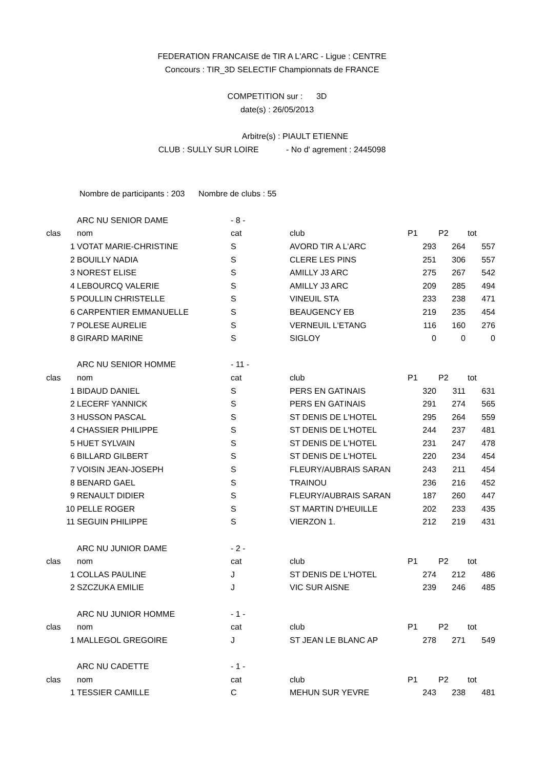FEDERATION FRANCAISE de TIR A L'ARC - Ligue : CENTRE
Concours : TIR_3D SELECTIF Championnats de FRANCE
COMPETITION sur : 3D
date(s) : 26/05/2013
Arbitre(s) : PIAULT ETIENNE
CLUB : SULLY SUR LOIRE - No d' agrement : 2445098
Nombre de participants : 203 Nombre de clubs : 55
| | ARC NU SENIOR DAME | - 8 - | | | | |
| clas | nom | cat | club | P1 | P2 | tot |
| 1 | VOTAT MARIE-CHRISTINE | S | AVORD TIR A L'ARC | 293 | 264 | 557 |
| 2 | BOUILLY NADIA | S | CLERE LES PINS | 251 | 306 | 557 |
| 3 | NOREST ELISE | S | AMILLY J3 ARC | 275 | 267 | 542 |
| 4 | LEBOURCQ VALERIE | S | AMILLY J3 ARC | 209 | 285 | 494 |
| 5 | POULLIN CHRISTELLE | S | VINEUIL STA | 233 | 238 | 471 |
| 6 | CARPENTIER EMMANUELLE | S | BEAUGENCY EB | 219 | 235 | 454 |
| 7 | POLESE AURELIE | S | VERNEUIL L'ETANG | 116 | 160 | 276 |
| 8 | GIRARD MARINE | S | SIGLOY | 0 | 0 | 0 |
| | ARC NU SENIOR HOMME | - 11 - | | | | |
| clas | nom | cat | club | P1 | P2 | tot |
| 1 | BIDAUD DANIEL | S | PERS EN GATINAIS | 320 | 311 | 631 |
| 2 | LECERF YANNICK | S | PERS EN GATINAIS | 291 | 274 | 565 |
| 3 | HUSSON PASCAL | S | ST DENIS DE L'HOTEL | 295 | 264 | 559 |
| 4 | CHASSIER PHILIPPE | S | ST DENIS DE L'HOTEL | 244 | 237 | 481 |
| 5 | HUET SYLVAIN | S | ST DENIS DE L'HOTEL | 231 | 247 | 478 |
| 6 | BILLARD GILBERT | S | ST DENIS DE L'HOTEL | 220 | 234 | 454 |
| 7 | VOISIN JEAN-JOSEPH | S | FLEURY/AUBRAIS SARAN | 243 | 211 | 454 |
| 8 | BENARD GAEL | S | TRAINOU | 236 | 216 | 452 |
| 9 | RENAULT DIDIER | S | FLEURY/AUBRAIS SARAN | 187 | 260 | 447 |
| 10 | PELLE ROGER | S | ST MARTIN D'HEUILLE | 202 | 233 | 435 |
| 11 | SEGUIN PHILIPPE | S | VIERZON 1. | 212 | 219 | 431 |
| | ARC NU JUNIOR DAME | - 2 - | | | | |
| clas | nom | cat | club | P1 | P2 | tot |
| 1 | COLLAS PAULINE | J | ST DENIS DE L'HOTEL | 274 | 212 | 486 |
| 2 | SZCZUKA EMILIE | J | VIC SUR AISNE | 239 | 246 | 485 |
| | ARC NU JUNIOR HOMME | - 1 - | | | | |
| clas | nom | cat | club | P1 | P2 | tot |
| 1 | MALLEGOL GREGOIRE | J | ST JEAN LE BLANC AP | 278 | 271 | 549 |
| | ARC NU CADETTE | - 1 - | | | | |
| clas | nom | cat | club | P1 | P2 | tot |
| 1 | TESSIER CAMILLE | C | MEHUN SUR YEVRE | 243 | 238 | 481 |